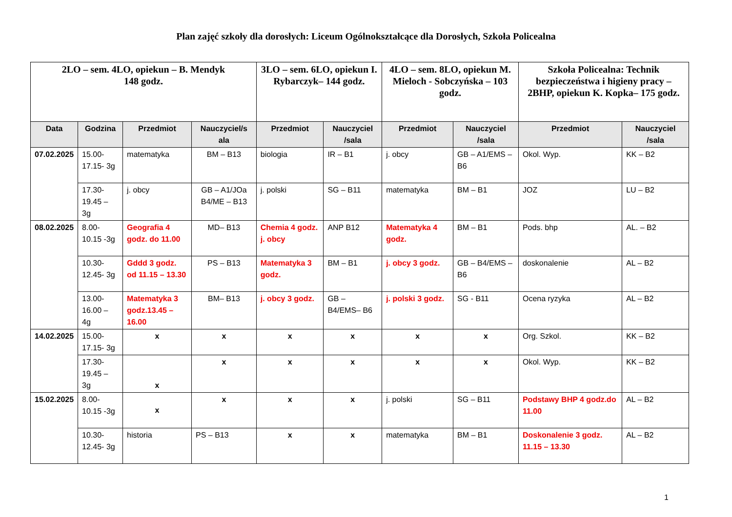Plan zajęć szkoły dla dorosłych: Liceum Ogólnokształcące dla Dorosłych, Szkoła Policealna
| 2LO – sem. 4LO, opiekun – B. Mendyk 148 godz. | | | | 3LO – sem. 6LO, opiekun I. Rybarczyk– 144 godz. | | 4LO – sem. 8LO, opiekun M. Mieloch - Sobczyńska – 103 godz. | | Szkoła Policealna: Technik bezpieczeństwa i higieny pracy – 2BHP, opiekun K. Kopka– 175 godz. | |
| --- | --- | --- | --- | --- | --- | --- | --- | --- | --- |
| Data | Godzina | Przedmiot | Nauczyciel/s ala | Przedmiot | Nauczyciel /sala | Przedmiot | Nauczyciel /sala | Przedmiot | Nauczyciel /sala |
| 07.02.2025 | 15.00-17.15- 3g | matematyka | BM – B13 | biologia | IR – B1 | j. obcy | GB – A1/EMS – B6 | Okol. Wyp. | KK – B2 |
| | 17.30-19.45 – 3g | j. obcy | GB – A1/JOa B4/ME – B13 | j. polski | SG – B11 | matematyka | BM – B1 | JOZ | LU – B2 |
| 08.02.2025 | 8.00-10.15 -3g | Geografia 4 godz. do 11.00 | MD– B13 | Chemia 4 godz. j. obcy | ANP B12 | Matematyka 4 godz. | BM – B1 | Pods. bhp | AL. – B2 |
| | 10.30-12.45- 3g | Gddd 3 godz. od 11.15 – 13.30 | PS – B13 | Matematyka 3 godz. | BM – B1 | j. obcy 3 godz. | GB – B4/EMS – B6 | doskonalenie | AL – B2 |
| | 13.00-16.00 – 4g | Matematyka 3 godz.13.45 – 16.00 | BM– B13 | j. obcy 3 godz. | GB – B4/EMS– B6 | j. polski 3 godz. | SG - B11 | Ocena ryzyka | AL – B2 |
| 14.02.2025 | 15.00-17.15- 3g | x | x | x | x | x | x | Org. Szkol. | KK – B2 |
| | 17.30-19.45 – 3g | x | x | x | x | x | x | Okol. Wyp. | KK – B2 |
| 15.02.2025 | 8.00-10.15 -3g | x | x | x | x | j. polski | SG – B11 | Podstawy BHP 4 godz.do 11.00 | AL – B2 |
| | 10.30-12.45- 3g | historia | PS – B13 | x | x | matematyka | BM – B1 | Doskonalenie 3 godz. 11.15 – 13.30 | AL – B2 |
1